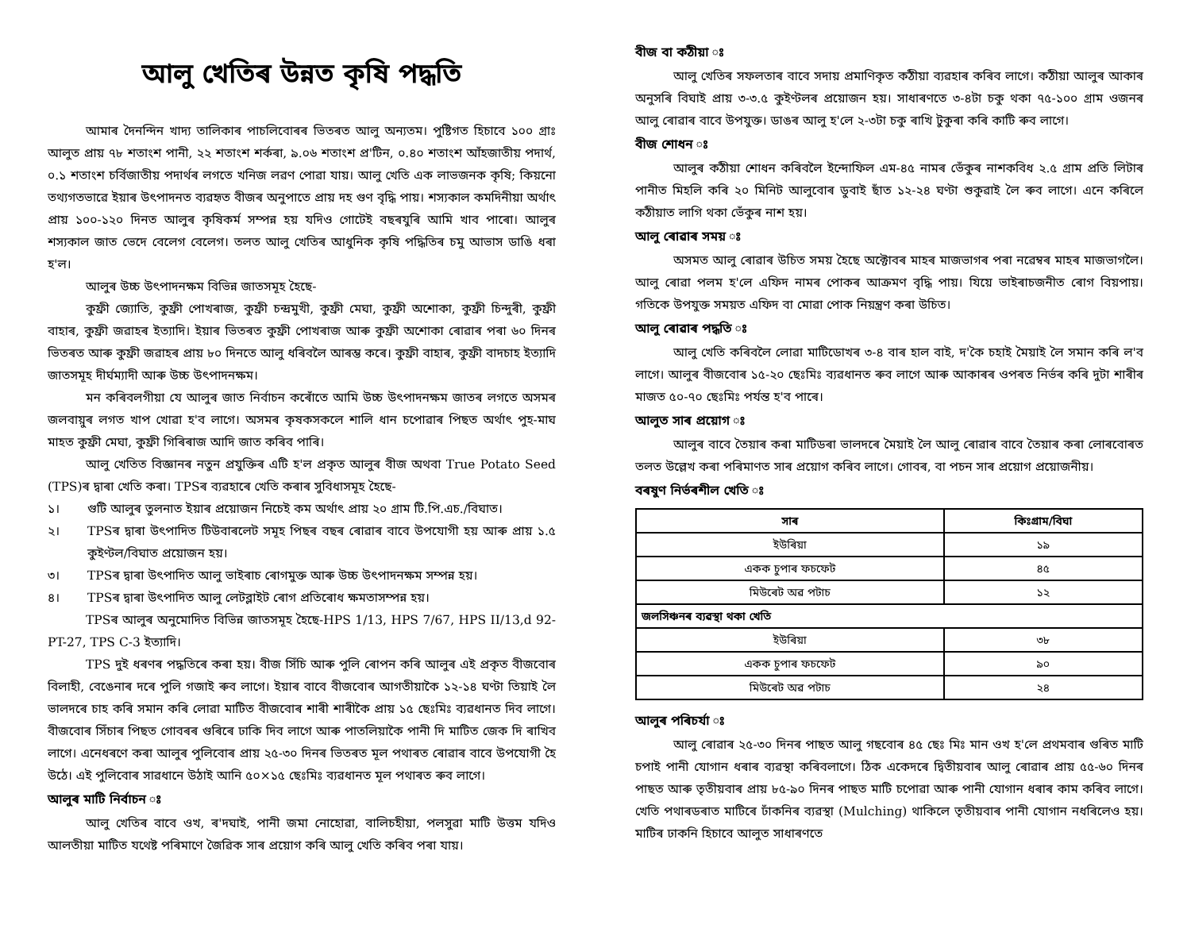আলু খেতিৰ উন্নত কৃষি পদ্ধতি
আমাৰ দৈনন্দিন খাদ্য তালিকাৰ পাচলিবোৰৰ ভিতৰত আলু অন্যতম। পুষ্টিগত হিচাবে ১০০ গ্ৰাঃ আলুত প্ৰায় ৭৮ শতাংশ পানী, ২২ শতাংশ শৰ্কৰা, ৯.০৬ শতাংশ প্ৰ'টিন, ০.৪০ শতাংশ আঁহজাতীয় পদাৰ্থ, ০.১ শতাংশ চৰ্বিজাতীয় পদাৰ্থৰ লগতে খনিজ লৱণ পোৱা যায়। আলু খেতি এক লাভজনক কৃষি; কিয়নো তথ্যগতভাৱে ইয়াৰ উৎপাদনত ব্যৱহৃত বীজৰ অনুপাতে প্ৰায় দহ গুণ বৃদ্ধি পায়। শস্যকাল কমদিনীয়া অৰ্থাৎ প্ৰায় ১০০-১২০ দিনত আলুৰ কৃষিকৰ্ম সম্পন্ন হয় যদিও গোটেই বছৰযুৰি আমি খাব পাৰো। আলুৰ শস্যকাল জাত ভেদে বেলেগ বেলেগ। তলত আলু খেতিৰ আধুনিক কৃষি পদ্ধিতিৰ চমু আভাস ডাঙি ধৰা হ'ল।
আলুৰ উচ্চ উৎপাদনক্ষম বিভিন্ন জাতসমূহ হৈছে-
কুফ্ৰী জ্যোতি, কুফ্ৰী পোখৰাজ, কুফ্ৰী চন্দ্ৰমুখী, কুফ্ৰী মেঘা, কুফ্ৰী অশোকা, কুফ্ৰী চিন্দুৰী, কুফ্ৰী বাহাৰ, কুফ্ৰী জৱাহৰ ইত্যাদি। ইয়াৰ ভিতৰত কুফ্ৰী পোখৰাজ আৰু কুফ্ৰী অশোকা ৰোৱাৰ পৰা ৬০ দিনৰ ভিতৰত আৰু কুফ্ৰী জৱাহৰ প্ৰায় ৮০ দিনতে আলু ধৰিবলৈ আৰম্ভ কৰে। কুফ্ৰী বাহাৰ, কুফ্ৰী বাদচাহ ইত্যাদি জাতসমূহ দীৰ্ঘম্যাদী আৰু উচ্চ উৎপাদনক্ষম।
মন কৰিবলগীয়া যে আলুৰ জাত নিৰ্বাচন কৰোঁতে আমি উচ্চ উৎপাদনক্ষম জাতৰ লগতে অসমৰ জলবায়ুৰ লগত খাপ খোৱা হ'ব লাগে। অসমৰ কৃষকসকলে শালি ধান চপোৱাৰ পিছত অৰ্থাৎ পুহ-মাঘ মাহত কুফ্ৰী মেঘা, কুফ্ৰী গিৰিৰাজ আদি জাত কৰিব পাৰি।
আলু খেতিত বিজ্ঞানৰ নতুন প্ৰযুক্তিৰ এটি হ'ল প্ৰকৃত আলুৰ বীজ অথবা True Potato Seed (TPS)ৰ দ্বাৰা খেতি কৰা। TPSৰ ব্যৱহাৰে খেতি কৰাৰ সুবিধাসমূহ হৈছে-
১। গুটি আলুৰ তুলনাত ইয়াৰ প্ৰয়োজন নিচেই কম অৰ্থাৎ প্ৰায় ২০ গ্ৰাম টি.পি.এচ./বিঘাত।
২। TPSৰ দ্বাৰা উৎপাদিত টিউবাৰলেট সমূহ পিছৰ বছৰ ৰোৱাৰ বাবে উপযোগী হয় আৰু প্ৰায় ১.৫ কুইণ্টল/বিঘাত প্ৰয়োজন হয়।
৩। TPSৰ দ্বাৰা উৎপাদিত আলু ভাইৰাচ ৰোগমুক্ত আৰু উচ্চ উৎপাদনক্ষম সম্পন্ন হয়।
৪। TPSৰ দ্বাৰা উৎপাদিত আলু লেটব্লাইট ৰোগ প্ৰতিৰোধ ক্ষমতাসম্পন্ন হয়।
TPSৰ আলুৰ অনুমোদিত বিভিন্ন জাতসমূহ হৈছে-HPS 1/13, HPS 7/67, HPS II/13,d 92-PT-27, TPS C-3 ইত্যাদি।
TPS দুই ধৰণৰ পদ্ধতিৰে কৰা হয়। বীজ সিঁচি আৰু পুলি ৰোপন কৰি আলুৰ এই প্ৰকৃত বীজবোৰ বিলাহী, বেঙেনাৰ দৰে পুলি গজাই ৰুব লাগে। ইয়াৰ বাবে বীজবোৰ আগতীয়াকৈ ১২-১৪ ঘণ্টা তিয়াই লৈ ভালদৰে চাহ কৰি সমান কৰি লোৱা মাটিত বীজবোৰ শাৰী শাৰীকৈ প্ৰায় ১৫ ছেঃমিঃ ব্যৱধানত দিব লাগে। বীজবোৰ সিঁচাৰ পিছত গোবৰৰ গুৰিৰে ঢাকি দিব লাগে আৰু পাতলিয়াকৈ পানী দি মাটিত জেক দি ৰাখিব লাগে। এনেধৰণে কৰা আলুৰ পুলিবোৰ প্ৰায় ২৫-৩০ দিনৰ ভিতৰত মূল পথাৰত ৰোৱাৰ বাবে উপযোগী হৈ উঠে। এই পুলিবোৰ সাৱধানে উঠাই আনি ৫০×১৫ ছেঃমিঃ ব্যৱধানত মূল পথাৰত ৰুব লাগে।
আলুৰ মাটি নিৰ্বাচন ঃ
আলু খেতিৰ বাবে ওখ, ৰ'দঘাই, পানী জমা নোহোৱা, বালিচহীয়া, পলসুৱা মাটি উত্তম যদিও আলতীয়া মাটিত যথেষ্ট পৰিমাণে জৈৱিক সাৰ প্ৰয়োগ কৰি আলু খেতি কৰিব পৰা যায়।
বীজ বা কঠীয়া ঃ
আলু খেতিৰ সফলতাৰ বাবে সদায় প্ৰমাণিকৃত কঠীয়া ব্যৱহাৰ কৰিব লাগে। কঠীয়া আলুৰ আকাৰ অনুসৰি বিঘাই প্ৰায় ৩-৩.৫ কুইণ্টলৰ প্ৰয়োজন হয়। সাধাৰণতে ৩-৪টা চকু থকা ৭৫-১০০ গ্ৰাম ওজনৰ আলু ৰোৱাৰ বাবে উপযুক্ত। ডাঙৰ আলু হ'লে ২-৩টা চকু ৰাখি টুকুৰা কৰি কাটি ৰুব লাগে।
বীজ শোধন ঃ
আলুৰ কঠীয়া শোধন কৰিবলৈ ইন্দোফিল এম-৪৫ নামৰ ভেঁকুৰ নাশকবিধ ২.৫ গ্ৰাম প্ৰতি লিটাৰ পানীত মিহলি কৰি ২০ মিনিট আলুবোৰ ডুবাই ছাঁত ১২-২৪ ঘণ্টা শুকুৱাই লৈ ৰুব লাগে। এনে কৰিলে কঠীয়াত লাগি থকা ভেঁকুৰ নাশ হয়।
আলু ৰোৱাৰ সময় ঃ
অসমত আলু ৰোৱাৰ উচিত সময় হৈছে অক্টোবৰ মাহৰ মাজভাগৰ পৰা নৱেম্বৰ মাহৰ মাজভাগলৈ। আলু ৰোৱা পলম হ'লে এফিদ নামৰ পোকৰ আক্ৰমণ বৃদ্ধি পায়। যিয়ে ভাইৰাচজনীত ৰোগ বিয়পায়। গতিকে উপযুক্ত সময়ত এফিদ বা মোৱা পোক নিয়ন্ত্ৰণ কৰা উচিত।
আলু ৰোৱাৰ পদ্ধতি ঃ
আলু খেতি কৰিবলৈ লোৱা মাটিডোখৰ ৩-৪ বাৰ হাল বাই, দ'কৈ চহাই মৈয়াই লৈ সমান কৰি ল'ব লাগে। আলুৰ বীজবোৰ ১৫-২০ ছেঃমিঃ ব্যৱধানত ৰুব লাগে আৰু আকাৰৰ ওপৰত নিৰ্ভৰ কৰি দুটা শাৰীৰ মাজত ৫০-৭০ ছেঃমিঃ পৰ্যন্ত হ'ব পাৰে।
আলুত সাৰ প্ৰয়োগ ঃ
আলুৰ বাবে তৈয়াৰ কৰা মাটিডৰা ভালদৰে মৈয়াই লৈ আলু ৰোৱাৰ বাবে তৈয়াৰ কৰা লোৰবোৰত তলত উল্লেখ কৰা পৰিমাণত সাৰ প্ৰয়োগ কৰিব লাগে। গোবৰ, বা পচন সাৰ প্ৰয়োগ প্ৰয়োজনীয়।
বৰষুণ নিৰ্ভৰশীল খেতি ঃ
| সাৰ | কিঃগ্ৰাম/বিঘা |
| --- | --- |
| ইউৰিয়া | ১৯ |
| একক চুপাৰ ফচফেট | ৪৫ |
| মিউৰেট অৱ পটাচ | ১২ |
| জলসিঞ্চনৰ ব্যৱস্থা থকা খেতি | |
| ইউৰিয়া | ৩৮ |
| একক চুপাৰ ফচফেট | ৯০ |
| মিউৰেট অৱ পটাচ | ২৪ |
আলুৰ পৰিচৰ্যা ঃ
আলু ৰোৱাৰ ২৫-৩০ দিনৰ পাছত আলু গছবোৰ ৪৫ ছেঃ মিঃ মান ওখ হ'লে প্ৰথমবাৰ গুৰিত মাটি চপাই পানী যোগান ধৰাৰ ব্যৱস্থা কৰিবলাগে। ঠিক একেদৰে দ্বিতীয়বাৰ আলু ৰোৱাৰ প্ৰায় ৫৫-৬০ দিনৰ পাছত আৰু তৃতীয়বাৰ প্ৰায় ৮৫-৯০ দিনৰ পাছত মাটি চপোৱা আৰু পানী যোগান ধৰাৰ কাম কৰিব লাগে। খেতি পথাৰডৰাত মাটিৰে ঢাঁকনিৰ ব্যৱস্থা (Mulching) থাকিলে তৃতীয়বাৰ পানী যোগান নধৰিলেও হয়। মাটিৰ ঢাকনি হিচাবে আলুত সাধাৰণতে